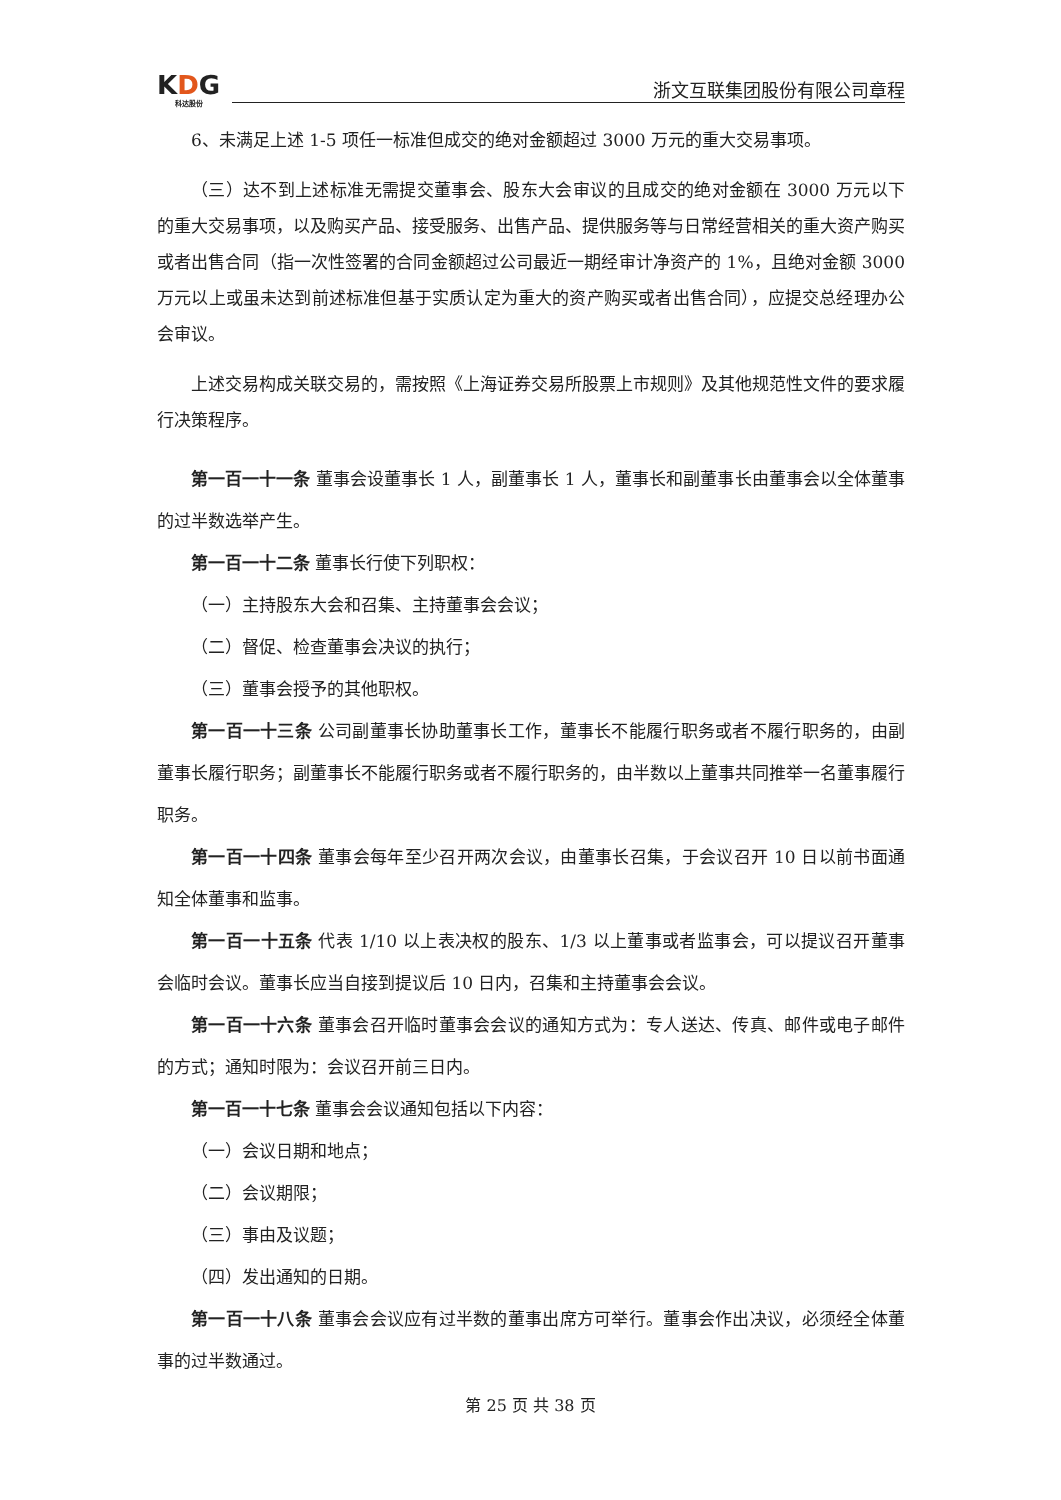KDG
科达股份
浙文互联集团股份有限公司章程
6、未满足上述 1-5 项任一标准但成交的绝对金额超过 3000 万元的重大交易事项。
（三）达不到上述标准无需提交董事会、股东大会审议的且成交的绝对金额在 3000 万元以下的重大交易事项，以及购买产品、接受服务、出售产品、提供服务等与日常经营相关的重大资产购买或者出售合同（指一次性签署的合同金额超过公司最近一期经审计净资产的 1%，且绝对金额 3000 万元以上或虽未达到前述标准但基于实质认定为重大的资产购买或者出售合同），应提交总经理办公会审议。
上述交易构成关联交易的，需按照《上海证券交易所股票上市规则》及其他规范性文件的要求履行决策程序。
第一百一十一条 董事会设董事长 1 人，副董事长 1 人，董事长和副董事长由董事会以全体董事的过半数选举产生。
第一百一十二条 董事长行使下列职权：
（一）主持股东大会和召集、主持董事会会议；
（二）督促、检查董事会决议的执行；
（三）董事会授予的其他职权。
第一百一十三条 公司副董事长协助董事长工作，董事长不能履行职务或者不履行职务的，由副董事长履行职务；副董事长不能履行职务或者不履行职务的，由半数以上董事共同推举一名董事履行职务。
第一百一十四条 董事会每年至少召开两次会议，由董事长召集，于会议召开 10 日以前书面通知全体董事和监事。
第一百一十五条 代表 1/10 以上表决权的股东、1/3 以上董事或者监事会，可以提议召开董事会临时会议。董事长应当自接到提议后 10 日内，召集和主持董事会会议。
第一百一十六条 董事会召开临时董事会会议的通知方式为：专人送达、传真、邮件或电子邮件的方式；通知时限为：会议召开前三日内。
第一百一十七条 董事会会议通知包括以下内容：
（一）会议日期和地点；
（二）会议期限；
（三）事由及议题；
（四）发出通知的日期。
第一百一十八条 董事会会议应有过半数的董事出席方可举行。董事会作出决议，必须经全体董事的过半数通过。
第 25 页 共 38 页